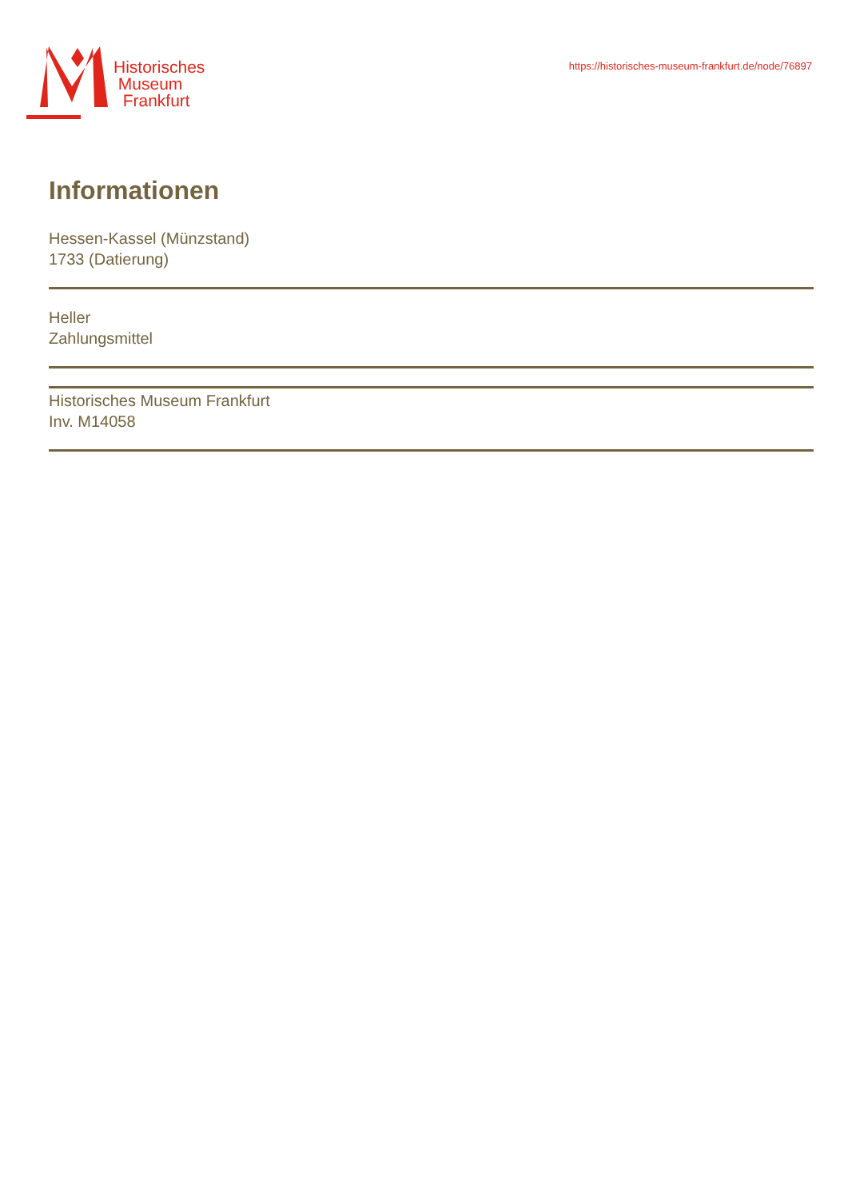Historisches
Museum
Frankfurt
https://historisches-museum-frankfurt.de/node/76897
Informationen
Hessen-Kassel (Münzstand)
1733 (Datierung)
Heller
Zahlungsmittel
Historisches Museum Frankfurt
Inv. M14058